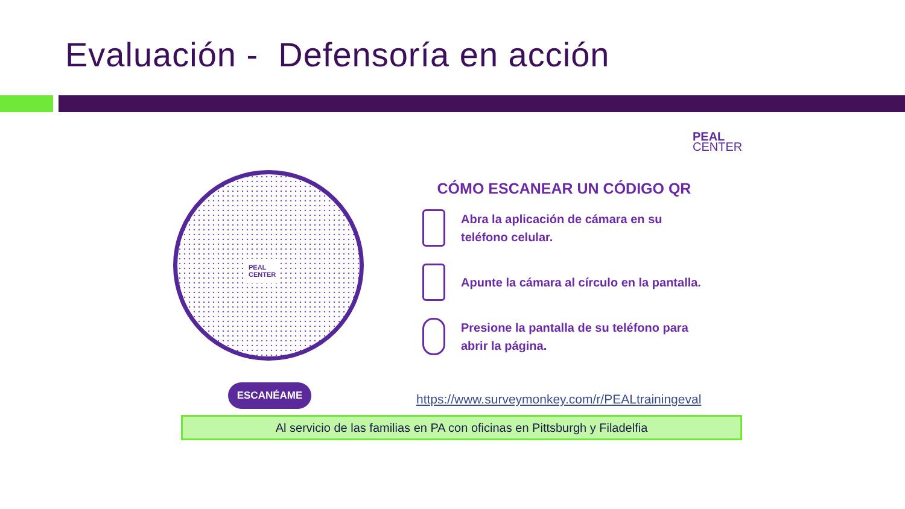Evaluación - Defensoría en acción
PEAL
CENTER
PEAL
CENTER
ESCANÉAME
CÓMO ESCANEAR UN CÓDIGO QR
Abra la aplicación de cámara en su teléfono celular.
Apunte la cámara al círculo en la pantalla.
Presione la pantalla de su teléfono para abrir la página.
https://www.surveymonkey.com/r/PEALtrainingeval
Al servicio de las familias en PA con oficinas en Pittsburgh y Filadelfia